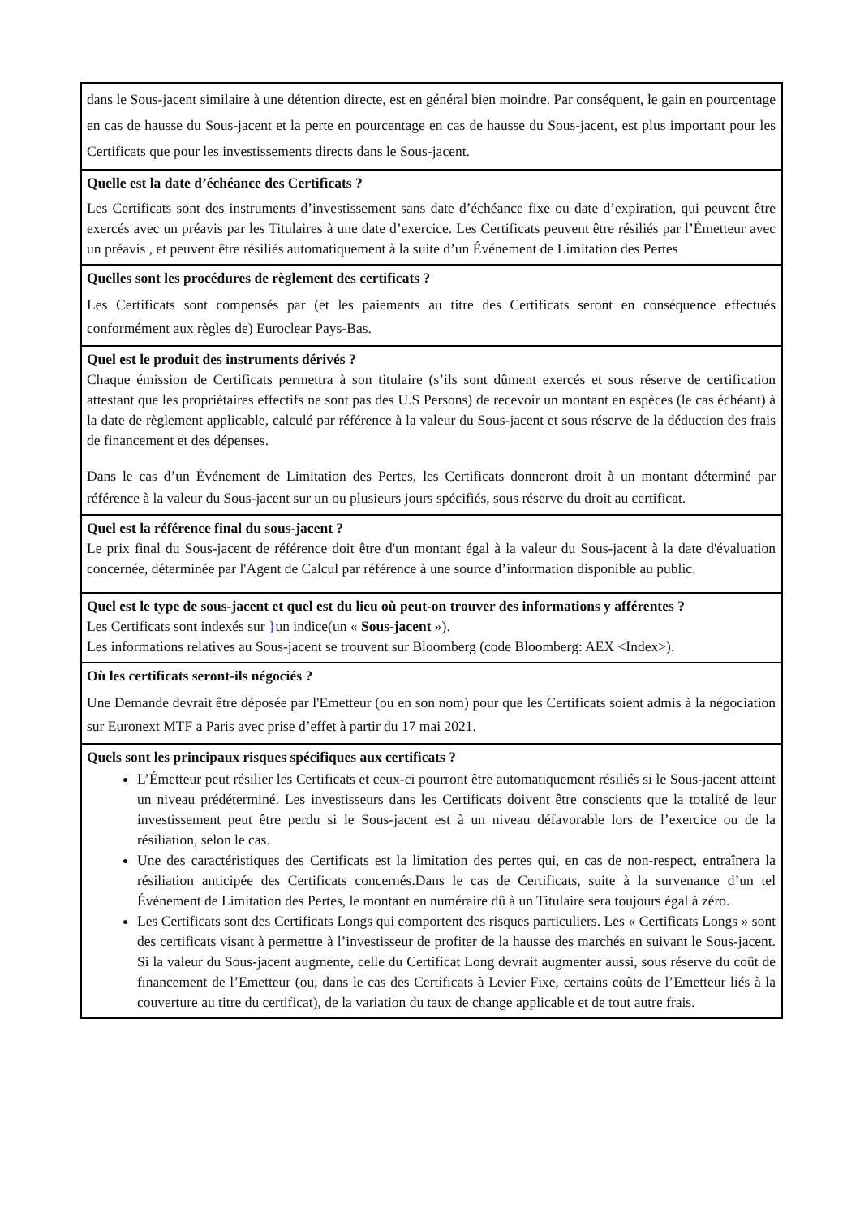| dans le Sous-jacent similaire à une détention directe, est en général bien moindre. Par conséquent, le gain en pourcentage en cas de hausse du Sous-jacent et la perte en pourcentage en cas de hausse du Sous-jacent, est plus important pour les Certificats que pour les investissements directs dans le Sous-jacent. |
| Quelle est la date d’échéance des Certificats ? Les Certificats sont des instruments d’investissement sans date d’échéance fixe ou date d’expiration, qui peuvent être exercés avec un préavis par les Titulaires à une date d’exercice. Les Certificats peuvent être résiliés par l’Émetteur avec un préavis , et peuvent être résiliés automatiquement à la suite d’un Événement de Limitation des Pertes |
| Quelles sont les procédures de règlement des certificats ? Les Certificats sont compensés par (et les paiements au titre des Certificats seront en conséquence effectués conformément aux règles de) Euroclear Pays-Bas. |
| Quel est le produit des instruments dérivés ? Chaque émission de Certificats permettra à son titulaire (s’ils sont dûment exercés et sous réserve de certification attestant que les propriétaires effectifs ne sont pas des U.S Persons) de recevoir un montant en espèces (le cas échéant) à la date de règlement applicable, calculé par référence à la valeur du Sous-jacent et sous réserve de la déduction des frais de financement et des dépenses. Dans le cas d’un Événement de Limitation des Pertes, les Certificats donneront droit à un montant déterminé par référence à la valeur du Sous-jacent sur un ou plusieurs jours spécifiés, sous réserve du droit au certificat. |
| Quel est la référence final du sous-jacent ? Le prix final du Sous-jacent de référence doit être d'un montant égal à la valeur du Sous-jacent à la date d'évaluation concernée, déterminée par l'Agent de Calcul par référence à une source d’information disponible au public. |
| Quel est le type de sous-jacent et quel est du lieu où peut-on trouver des informations y afférentes ? Les Certificats sont indexés sur } un indice(un « Sous-jacent »). Les informations relatives au Sous-jacent se trouvent sur Bloomberg (code Bloomberg: AEX <Index>). |
| Où les certificats seront-ils négociés ? Une Demande devrait être déposée par l'Emetteur (ou en son nom) pour que les Certificats soient admis à la négociation sur Euronext MTF a Paris avec prise d’effet à partir du 17 mai 2021. |
| Quels sont les principaux risques spécifiques aux certificats ? L’Émetteur peut résilier les Certificats et ceux-ci pourront être automatiquement résiliés si le Sous-jacent atteint un niveau prédéterminé. Les investisseurs dans les Certificats doivent être conscients que la totalité de leur investissement peut être perdu si le Sous-jacent est à un niveau défavorable lors de l’exercice ou de la résiliation, selon le cas. Une des caractéristiques des Certificats est la limitation des pertes qui, en cas de non-respect, entraînera la résiliation anticipée des Certificats concernés.Dans le cas de Certificats, suite à la survenance d’un tel Événement de Limitation des Pertes, le montant en numéraire dû à un Titulaire sera toujours égal à zéro. Les Certificats sont des Certificats Longs qui comportent des risques particuliers. Les « Certificats Longs » sont des certificats visant à permettre à l’investisseur de profiter de la hausse des marchés en suivant le Sous-jacent. Si la valeur du Sous-jacent augmente, celle du Certificat Long devrait augmenter aussi, sous réserve du coût de financement de l’Emetteur (ou, dans le cas des Certificats à Levier Fixe, certains coûts de l’Emetteur liés à la couverture au titre du certificat), de la variation du taux de change applicable et de tout autre frais. |